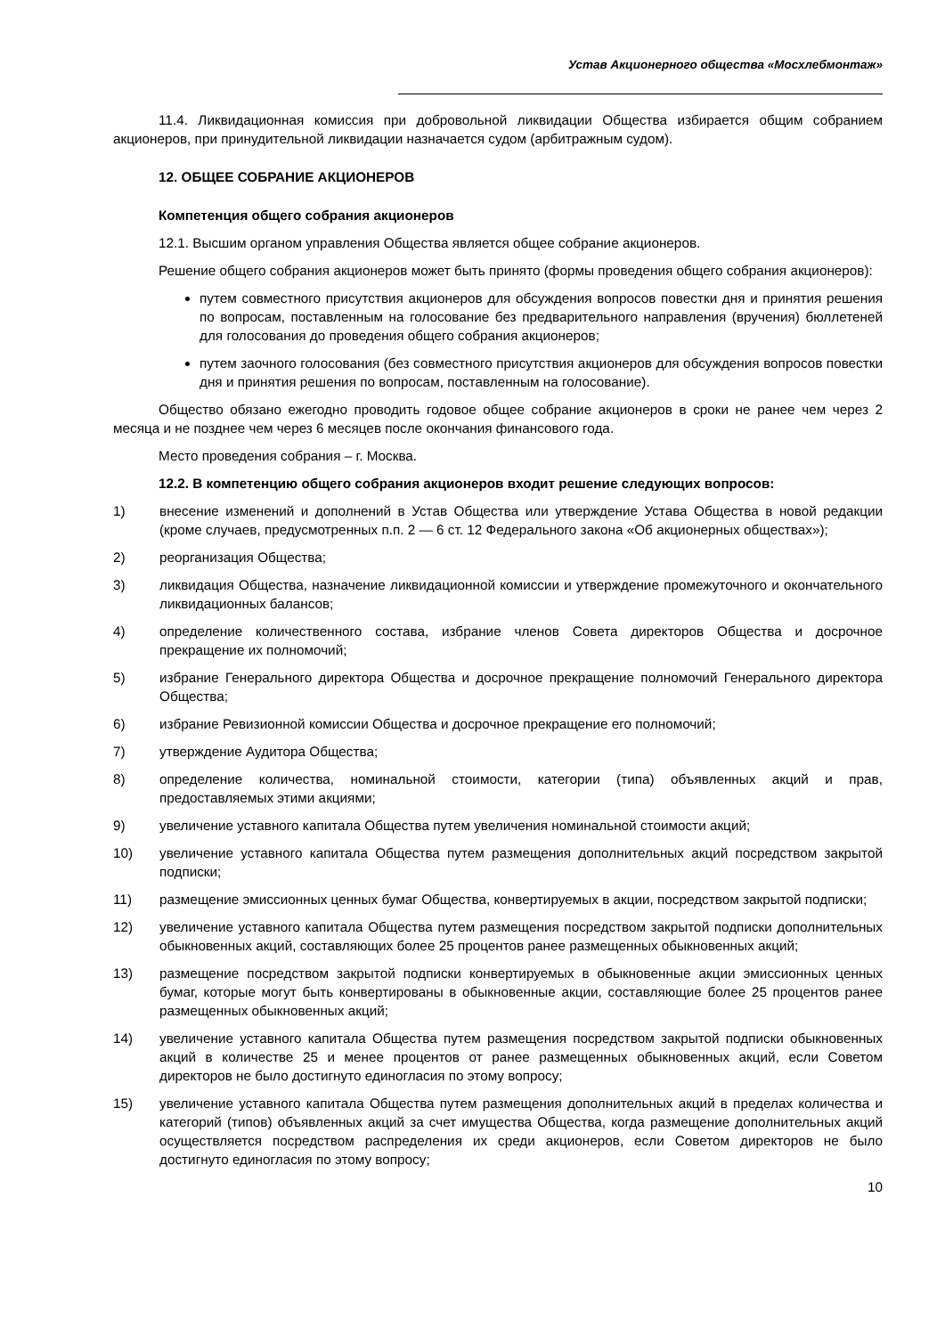Устав Акционерного общества «Мосхлебмонтаж»
11.4. Ликвидационная комиссия при добровольной ликвидации Общества избирается общим собранием акционеров, при принудительной ликвидации назначается судом (арбитражным судом).
12. ОБЩЕЕ СОБРАНИЕ АКЦИОНЕРОВ
Компетенция общего собрания акционеров
12.1. Высшим органом управления Общества является общее собрание акционеров.
Решение общего собрания акционеров может быть принято (формы проведения общего собрания акционеров):
путем совместного присутствия акционеров для обсуждения вопросов повестки дня и принятия решения по вопросам, поставленным на голосование без предварительного направления (вручения) бюллетеней для голосования до проведения общего собрания акционеров;
путем заочного голосования (без совместного присутствия акционеров для обсуждения вопросов повестки дня и принятия решения по вопросам, поставленным на голосование).
Общество обязано ежегодно проводить годовое общее собрание акционеров в сроки не ранее чем через 2 месяца и не позднее чем через 6 месяцев после окончания финансового года.
Место проведения собрания – г. Москва.
12.2. В компетенцию общего собрания акционеров входит решение следующих вопросов:
1) внесение изменений и дополнений в Устав Общества или утверждение Устава Общества в новой редакции (кроме случаев, предусмотренных п.п. 2 — 6 ст. 12 Федерального закона «Об акционерных обществах»);
2) реорганизация Общества;
3) ликвидация Общества, назначение ликвидационной комиссии и утверждение промежуточного и окончательного ликвидационных балансов;
4) определение количественного состава, избрание членов Совета директоров Общества и досрочное прекращение их полномочий;
5) избрание Генерального директора Общества и досрочное прекращение полномочий Генерального директора Общества;
6) избрание Ревизионной комиссии Общества и досрочное прекращение его полномочий;
7) утверждение Аудитора Общества;
8) определение количества, номинальной стоимости, категории (типа) объявленных акций и прав, предоставляемых этими акциями;
9) увеличение уставного капитала Общества путем увеличения номинальной стоимости акций;
10) увеличение уставного капитала Общества путем размещения дополнительных акций посредством закрытой подписки;
11) размещение эмиссионных ценных бумаг Общества, конвертируемых в акции, посредством закрытой подписки;
12) увеличение уставного капитала Общества путем размещения посредством закрытой подписки дополнительных обыкновенных акций, составляющих более 25 процентов ранее размещенных обыкновенных акций;
13) размещение посредством закрытой подписки конвертируемых в обыкновенные акции эмиссионных ценных бумаг, которые могут быть конвертированы в обыкновенные акции, составляющие более 25 процентов ранее размещенных обыкновенных акций;
14) увеличение уставного капитала Общества путем размещения посредством закрытой подписки обыкновенных акций в количестве 25 и менее процентов от ранее размещенных обыкновенных акций, если Советом директоров не было достигнуто единогласия по этому вопросу;
15) увеличение уставного капитала Общества путем размещения дополнительных акций в пределах количества и категорий (типов) объявленных акций за счет имущества Общества, когда размещение дополнительных акций осуществляется посредством распределения их среди акционеров, если Советом директоров не было достигнуто единогласия по этому вопросу;
10